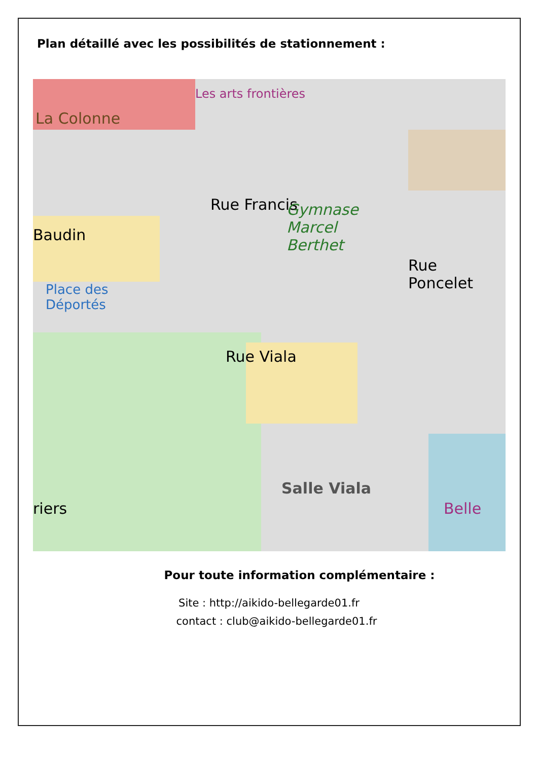Plan détaillé avec les possibilités de stationnement :
La Colonne
Les arts frontières
Rue Francis Gymnase
Marcel
Berthet
Rue Poncelet
Baudin
Place des
Déportés
Rue Viala
Salle Viala
Belle riers
Pour toute information complémentaire :
Site : http://aikido-bellegarde01.fr
contact : club@aikido-bellegarde01.fr